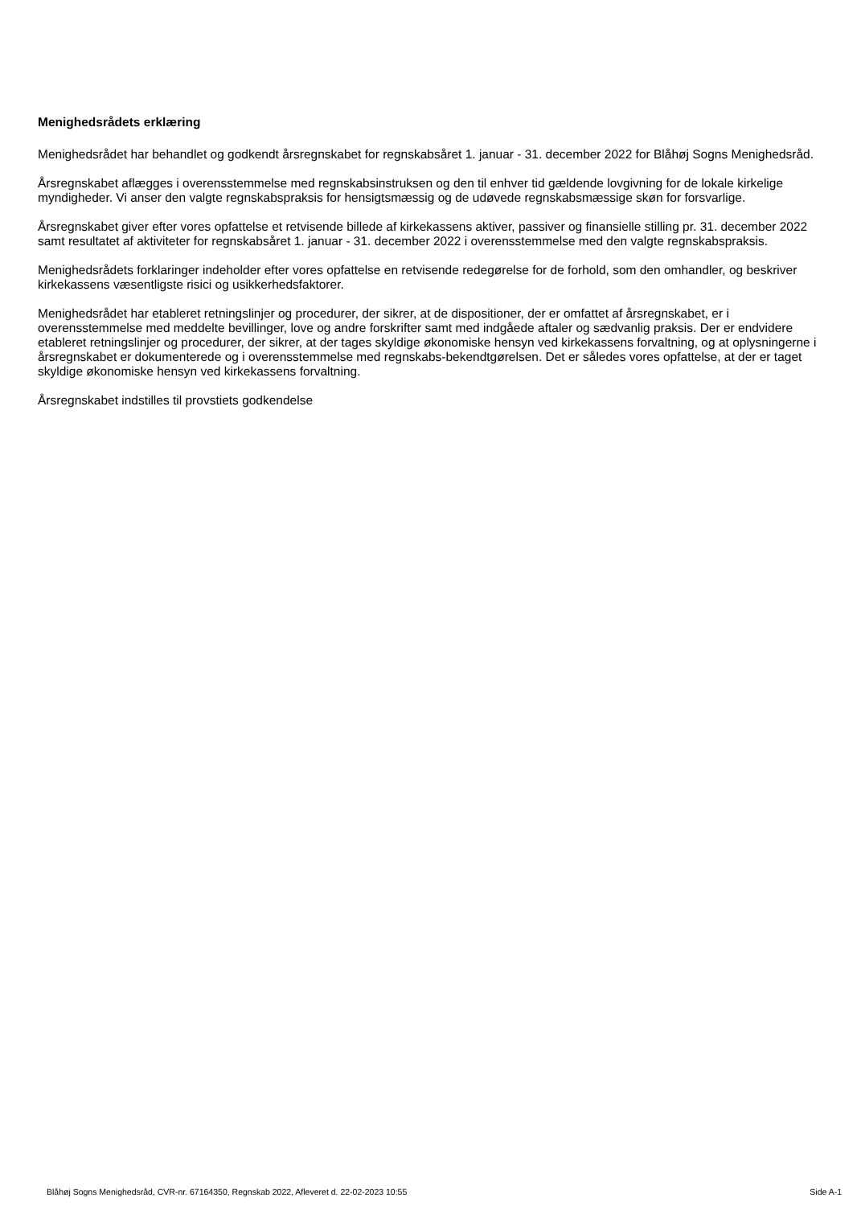Menighedsrådets erklæring
Menighedsrådet har behandlet og godkendt årsregnskabet for regnskabsåret 1. januar - 31. december 2022 for Blåhøj Sogns Menighedsråd.
Årsregnskabet aflægges i overensstemmelse med regnskabsinstruksen og den til enhver tid gældende lovgivning for de lokale kirkelige myndigheder. Vi anser den valgte regnskabspraksis for hensigtsmæssig og de udøvede regnskabsmæssige skøn for forsvarlige.
Årsregnskabet giver efter vores opfattelse et retvisende billede af kirkekassens aktiver, passiver og finansielle stilling pr. 31. december 2022 samt resultatet af aktiviteter for regnskabsåret 1. januar - 31. december 2022 i overensstemmelse med den valgte regnskabspraksis.
Menighedsrådets forklaringer indeholder efter vores opfattelse en retvisende redegørelse for de forhold, som den omhandler, og beskriver kirkekassens væsentligste risici og usikkerhedsfaktorer.
Menighedsrådet har etableret retningslinjer og procedurer, der sikrer, at de dispositioner, der er omfattet af årsregnskabet, er i overensstemmelse med meddelte bevillinger, love og andre forskrifter samt med indgåede aftaler og sædvanlig praksis. Der er endvidere etableret retningslinjer og procedurer, der sikrer, at der tages skyldige økonomiske hensyn ved kirkekassens forvaltning, og at oplysningerne i årsregnskabet er dokumenterede og i overensstemmelse med regnskabs-bekendtgørelsen. Det er således vores opfattelse, at der er taget skyldige økonomiske hensyn ved kirkekassens forvaltning.
Årsregnskabet indstilles til provstiets godkendelse
Blåhøj Sogns Menighedsråd, CVR-nr. 67164350, Regnskab 2022, Afleveret d. 22-02-2023 10:55 Side A-1